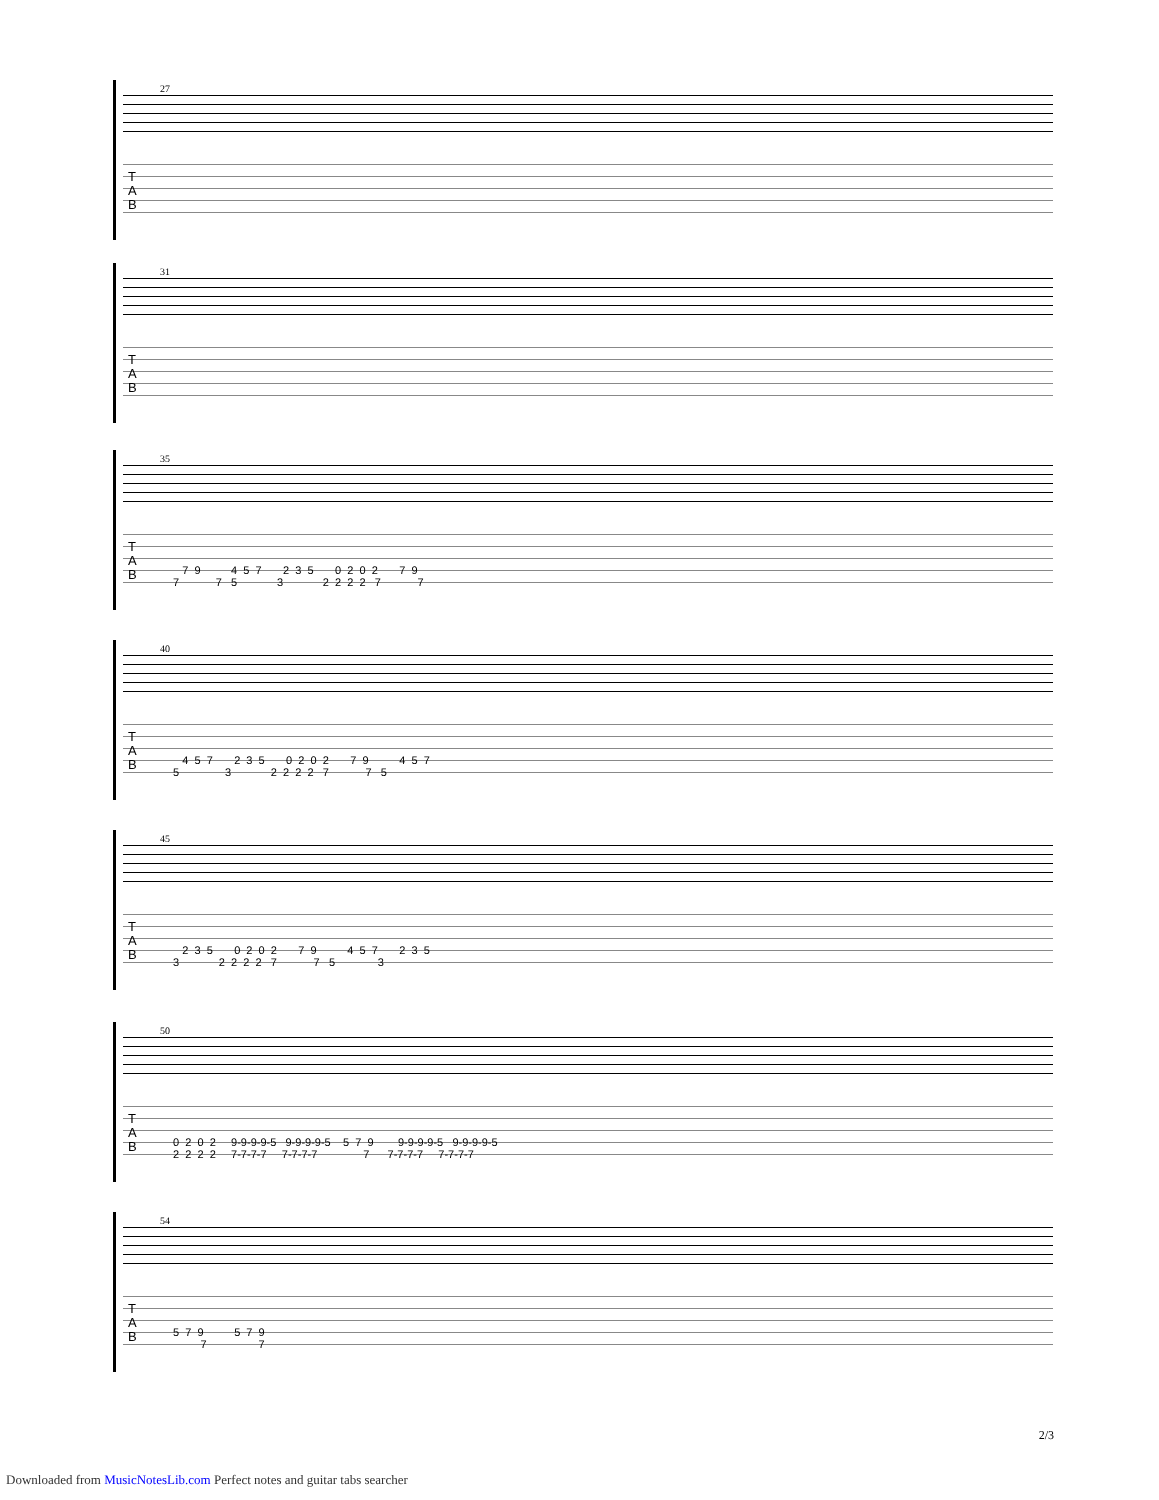27
T
A
B
31
T
A
B
35
T
A
B
7 9 4 5 7 2 3 5 0 2 0 2 7 9 7 7 5 3 2 2 2 2 7 7
40
T
A
B
4 5 7 2 3 5 0 2 0 2 7 9 4 5 7 5 3 2 2 2 2 7 7 5
45
T
A
B
2 3 5 0 2 0 2 7 9 4 5 7 2 3 5 3 2 2 2 2 7 7 5 3
50
T
A
B
0 2 0 2 9-9-9-9-5 9-9-9-9-5 5 7 9 9-9-9-9-5 9-9-9-9-5 2 2 2 2 7-7-7-7 7-7-7-7 7 7-7-7-7 7-7-7-7
54
T
A
B
5 7 9 5 7 9 7 7
2/3
Downloaded from MusicNotesLib.com Perfect notes and guitar tabs searcher